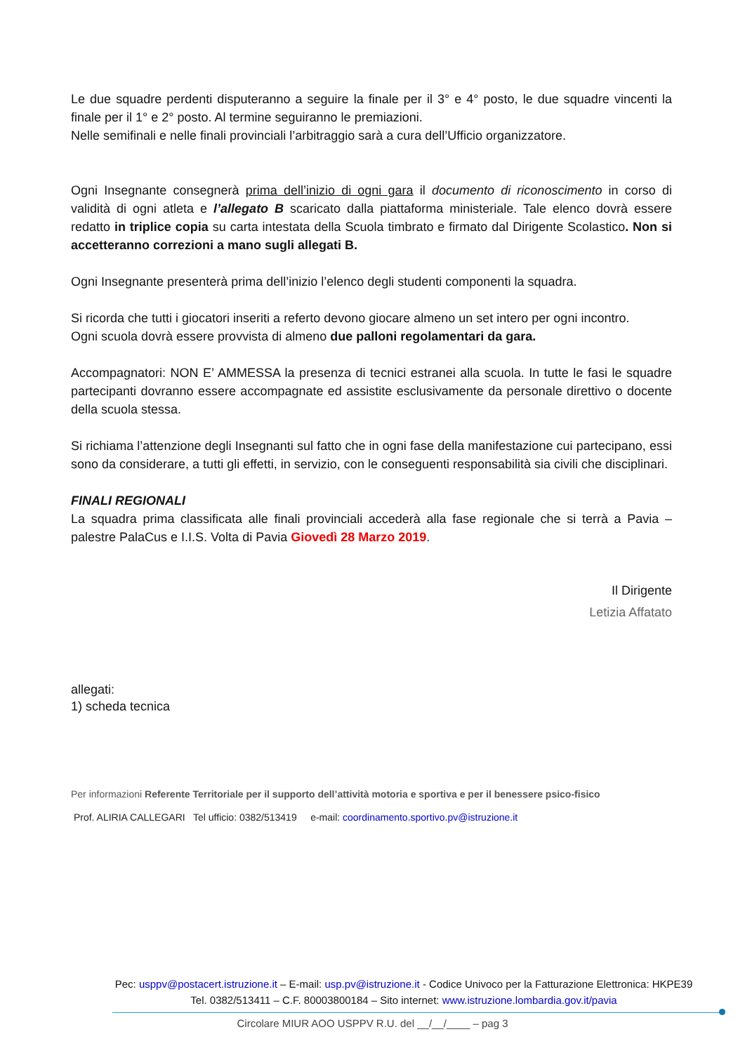Le due squadre perdenti disputeranno a seguire la finale per il 3° e 4° posto, le due squadre vincenti la finale per il 1° e 2° posto. Al termine seguiranno le premiazioni.
Nelle semifinali e nelle finali provinciali l’arbitraggio sarà a cura dell’Ufficio organizzatore.
Ogni Insegnante consegnerà prima dell’inizio di ogni gara il documento di riconoscimento in corso di validità di ogni atleta e l’allegato B scaricato dalla piattaforma ministeriale. Tale elenco dovrà essere redatto in triplice copia su carta intestata della Scuola timbrato e firmato dal Dirigente Scolastico. Non si accetteranno correzioni a mano sugli allegati B.
Ogni Insegnante presenterà prima dell’inizio l’elenco degli studenti componenti la squadra.
Si ricorda che tutti i giocatori inseriti a referto devono giocare almeno un set intero per ogni incontro.
Ogni scuola dovrà essere provvista di almeno due palloni regolamentari da gara.
Accompagnatori: NON E’ AMMESSA la presenza di tecnici estranei alla scuola. In tutte le fasi le squadre partecipanti dovranno essere accompagnate ed assistite esclusivamente da personale direttivo o docente della scuola stessa.
Si richiama l’attenzione degli Insegnanti sul fatto che in ogni fase della manifestazione cui partecipano, essi sono da considerare, a tutti gli effetti, in servizio, con le conseguenti responsabilità sia civili che disciplinari.
FINALI REGIONALI
La squadra prima classificata alle finali provinciali accederà alla fase regionale che si terrà a Pavia – palestre PalaCus e I.I.S. Volta di Pavia Giovedì 28 Marzo 2019.
Il Dirigente
Letizia Affatato
allegati:
1) scheda tecnica
Per informazioni Referente Territoriale per il supporto dell’attività motoria e sportiva e per il benessere psico-fisico
Prof. ALIRIA CALLEGARI Tel ufficio: 0382/513419 e-mail: coordinamento.sportivo.pv@istruzione.it
Pec: usppv@postacert.istruzione.it – E-mail: usp.pv@istruzione.it - Codice Univoco per la Fatturazione Elettronica: HKPE39
Tel. 0382/513411 – C.F. 80003800184 – Sito internet: www.istruzione.lombardia.gov.it/pavia
Circolare MIUR AOO USPPV R.U. del __/__/____ – pag 3